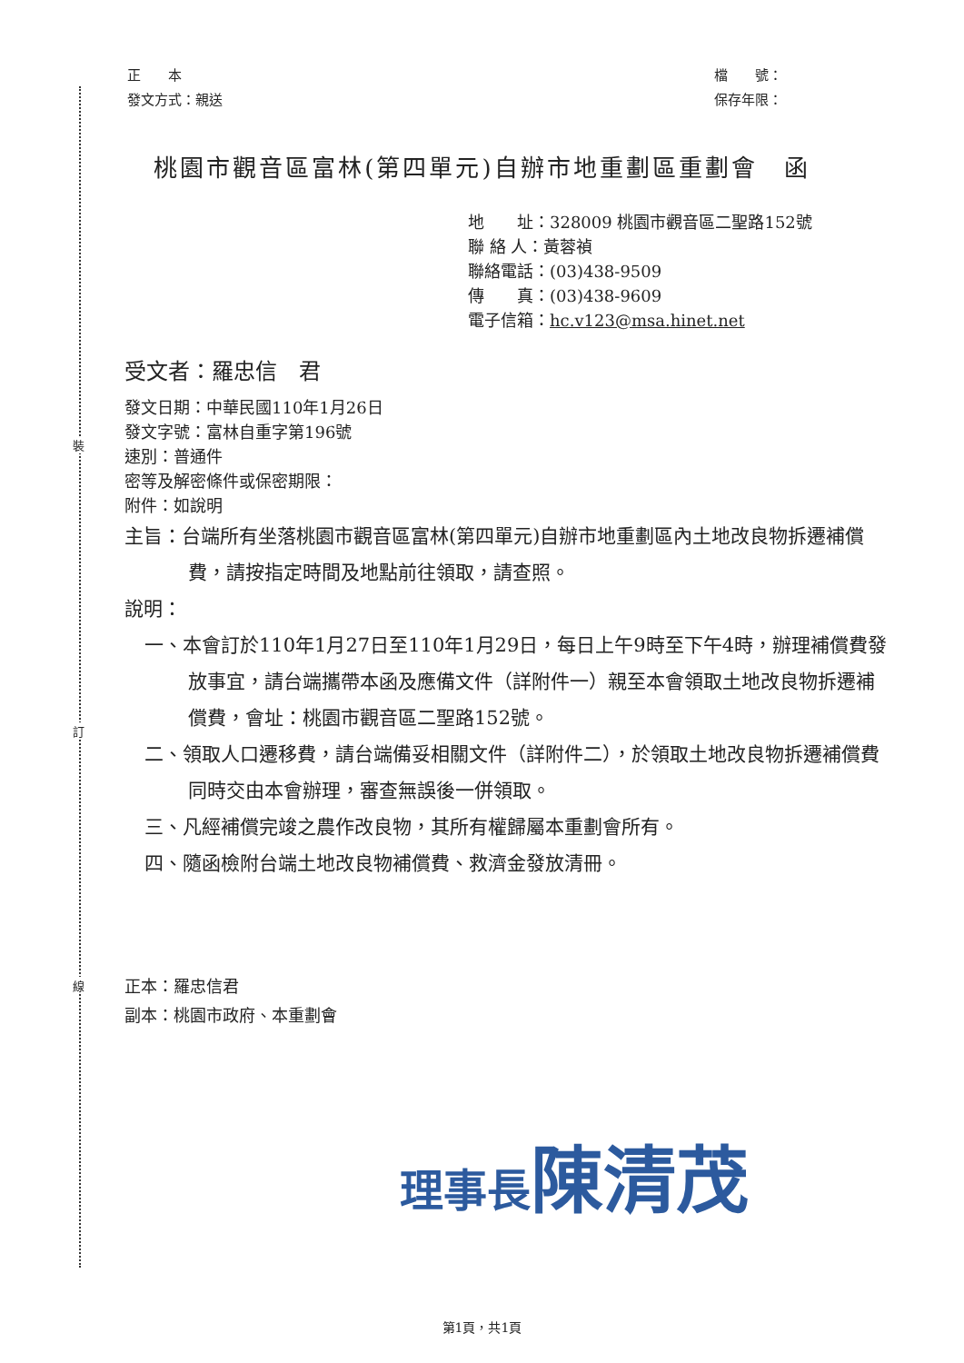裝
訂
線
正　　本
發文方式：親送
檔　　號：
保存年限：
桃園市觀音區富林(第四單元)自辦市地重劃區重劃會　函
地　　址：328009 桃園市觀音區二聖路152號
聯 絡 人：黃蓉禎
聯絡電話：(03)438-9509
傳　　真：(03)438-9609
電子信箱：hc.v123@msa.hinet.net
受文者：羅忠信　君
發文日期：中華民國110年1月26日
發文字號：富林自重字第196號
速別：普通件
密等及解密條件或保密期限：
附件：如說明
主旨：台端所有坐落桃園市觀音區富林(第四單元)自辦市地重劃區內土地改良物拆遷補償費，請按指定時間及地點前往領取，請查照。
說明：
一、本會訂於110年1月27日至110年1月29日，每日上午9時至下午4時，辦理補償費發放事宜，請台端攜帶本函及應備文件（詳附件一）親至本會領取土地改良物拆遷補償費，會址：桃園市觀音區二聖路152號。
二、領取人口遷移費，請台端備妥相關文件（詳附件二），於領取土地改良物拆遷補償費同時交由本會辦理，審查無誤後一併領取。
三、凡經補償完竣之農作改良物，其所有權歸屬本重劃會所有。
四、隨函檢附台端土地改良物補償費、救濟金發放清冊。
正本：羅忠信君
副本：桃園市政府、本重劃會
理事長陳清茂
第1頁，共1頁